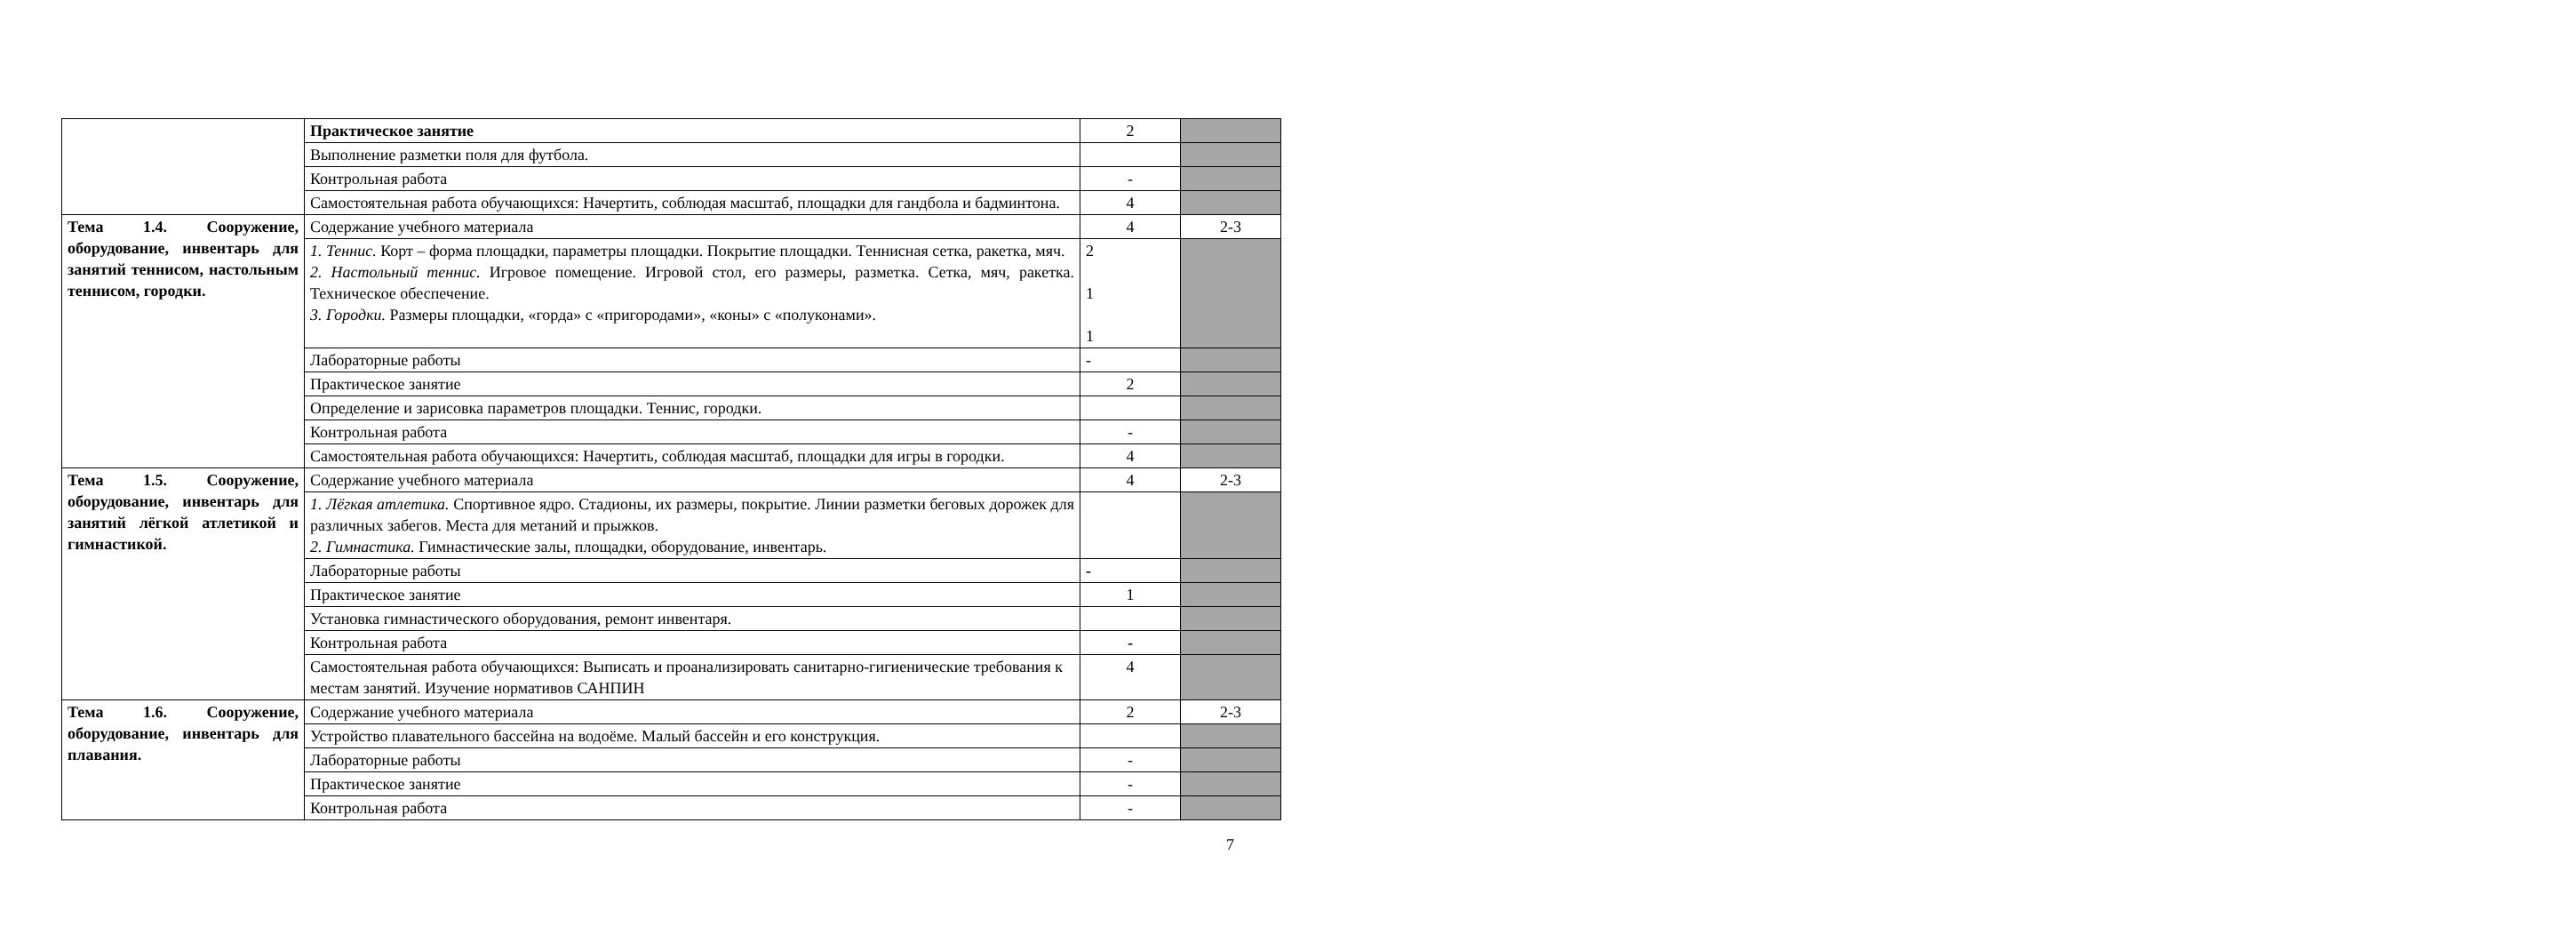| | Практическое занятие | 2 | |
| | Выполнение разметки поля для футбола. | | |
| | Контрольная работа | - | |
| | Самостоятельная работа обучающихся: Начертить, соблюдая масштаб, площадки для гандбола и бадминтона. | 4 | |
| Тема 1.4. Сооружение, оборудование, инвентарь для занятий теннисом, настольным теннисом, городки. | Содержание учебного материала | 4 | 2-3 |
| | 1. Теннис. Корт – форма площадки, параметры площадки. Покрытие площадки. Теннисная сетка, ракетка, мяч. 2. Настольный теннис. Игровое помещение. Игровой стол, его размеры, разметка. Сетка, мяч, ракетка. Техническое обеспечение. 3. Городки. Размеры площадки, «горда» с «пригородами», «коны» с «полуконами». | 2 1 1 | |
| | Лабораторные работы | - | |
| | Практическое занятие | 2 | |
| | Определение и зарисовка параметров площадки. Теннис, городки. | | |
| | Контрольная работа | - | |
| | Самостоятельная работа обучающихся: Начертить, соблюдая масштаб, площадки для игры в городки. | 4 | |
| Тема 1.5. Сооружение, оборудование, инвентарь для занятий лёгкой атлетикой и гимнастикой. | Содержание учебного материала | 4 | 2-3 |
| | 1. Лёгкая атлетика. Спортивное ядро. Стадионы, их размеры, покрытие. Линии разметки беговых дорожек для различных забегов. Места для метаний и прыжков. 2. Гимнастика. Гимнастические залы, площадки, оборудование, инвентарь. | | |
| | Лабораторные работы | - | |
| | Практическое занятие | 1 | |
| | Установка гимнастического оборудования, ремонт инвентаря. | | |
| | Контрольная работа | - | |
| | Самостоятельная работа обучающихся: Выписать и проанализировать санитарно-гигиенические требования к местам занятий. Изучение нормативов САНПИН | 4 | |
| Тема 1.6. Сооружение, оборудование, инвентарь для плавания. | Содержание учебного материала | 2 | 2-3 |
| | Устройство плавательного бассейна на водоёме. Малый бассейн и его конструкция. | | |
| | Лабораторные работы | - | |
| | Практическое занятие | - | |
| | Контрольная работа | - | |
7